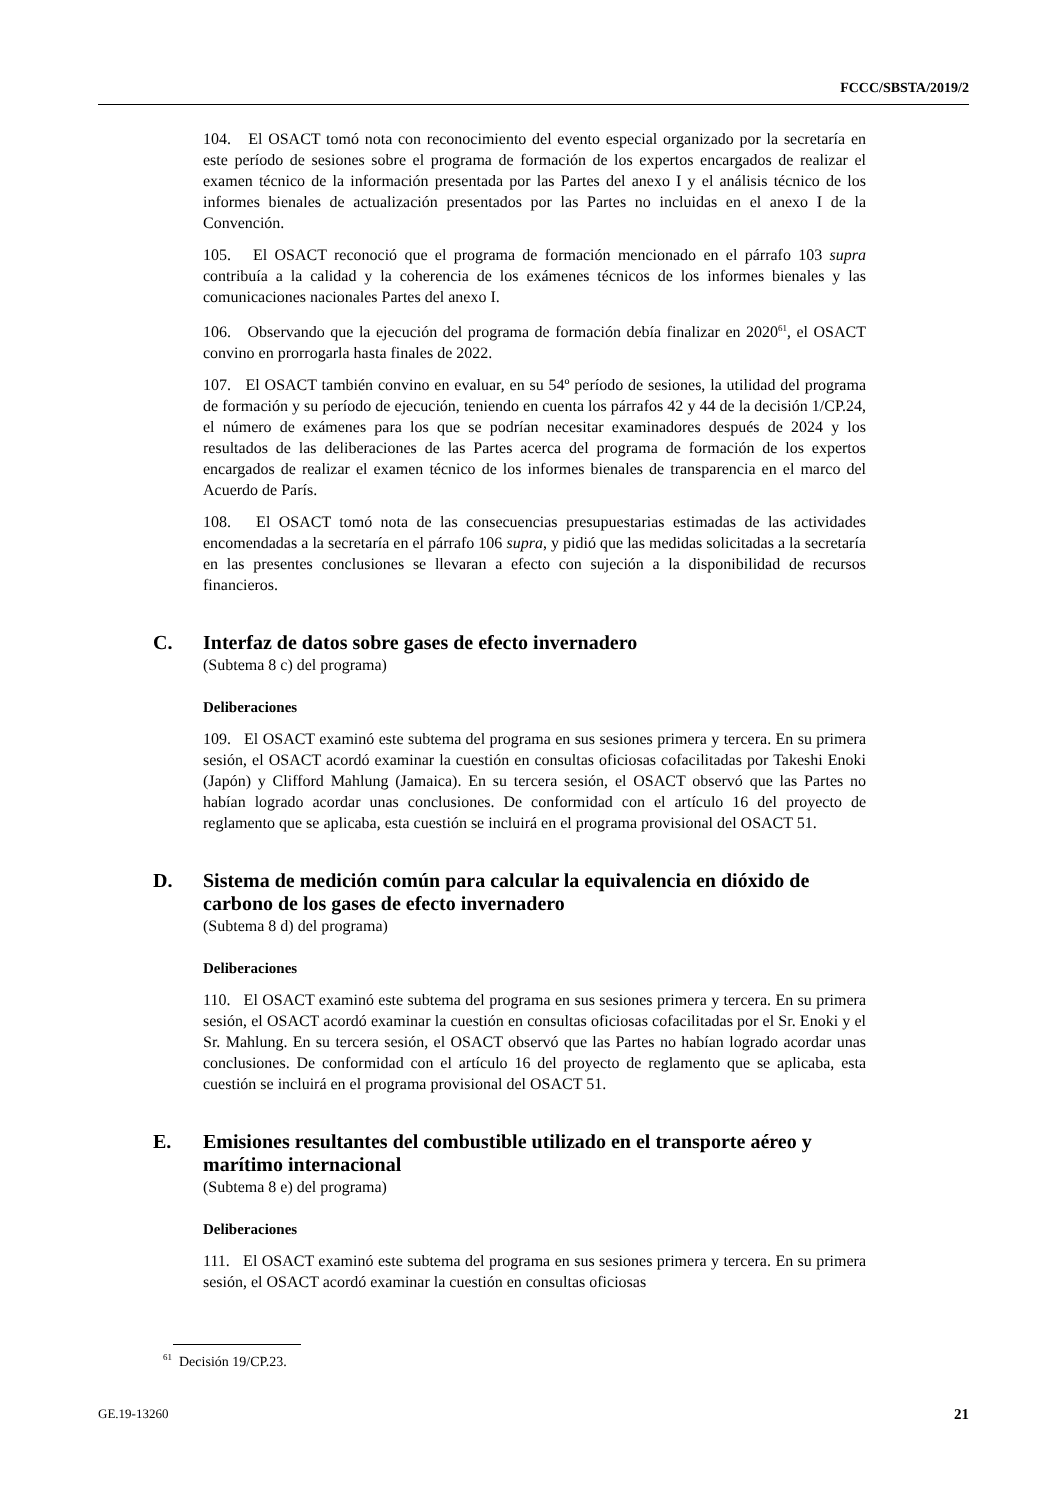FCCC/SBSTA/2019/2
104. El OSACT tomó nota con reconocimiento del evento especial organizado por la secretaría en este período de sesiones sobre el programa de formación de los expertos encargados de realizar el examen técnico de la información presentada por las Partes del anexo I y el análisis técnico de los informes bienales de actualización presentados por las Partes no incluidas en el anexo I de la Convención.
105. El OSACT reconoció que el programa de formación mencionado en el párrafo 103 supra contribuía a la calidad y la coherencia de los exámenes técnicos de los informes bienales y las comunicaciones nacionales Partes del anexo I.
106. Observando que la ejecución del programa de formación debía finalizar en 2020<sup>61</sup>, el OSACT convino en prorrogarla hasta finales de 2022.
107. El OSACT también convino en evaluar, en su 54º período de sesiones, la utilidad del programa de formación y su período de ejecución, teniendo en cuenta los párrafos 42 y 44 de la decisión 1/CP.24, el número de exámenes para los que se podrían necesitar examinadores después de 2024 y los resultados de las deliberaciones de las Partes acerca del programa de formación de los expertos encargados de realizar el examen técnico de los informes bienales de transparencia en el marco del Acuerdo de París.
108. El OSACT tomó nota de las consecuencias presupuestarias estimadas de las actividades encomendadas a la secretaría en el párrafo 106 supra, y pidió que las medidas solicitadas a la secretaría en las presentes conclusiones se llevaran a efecto con sujeción a la disponibilidad de recursos financieros.
C. Interfaz de datos sobre gases de efecto invernadero
(Subtema 8 c) del programa)
Deliberaciones
109. El OSACT examinó este subtema del programa en sus sesiones primera y tercera. En su primera sesión, el OSACT acordó examinar la cuestión en consultas oficiosas cofacilitadas por Takeshi Enoki (Japón) y Clifford Mahlung (Jamaica). En su tercera sesión, el OSACT observó que las Partes no habían logrado acordar unas conclusiones. De conformidad con el artículo 16 del proyecto de reglamento que se aplicaba, esta cuestión se incluirá en el programa provisional del OSACT 51.
D. Sistema de medición común para calcular la equivalencia en dióxido de carbono de los gases de efecto invernadero
(Subtema 8 d) del programa)
Deliberaciones
110. El OSACT examinó este subtema del programa en sus sesiones primera y tercera. En su primera sesión, el OSACT acordó examinar la cuestión en consultas oficiosas cofacilitadas por el Sr. Enoki y el Sr. Mahlung. En su tercera sesión, el OSACT observó que las Partes no habían logrado acordar unas conclusiones. De conformidad con el artículo 16 del proyecto de reglamento que se aplicaba, esta cuestión se incluirá en el programa provisional del OSACT 51.
E. Emisiones resultantes del combustible utilizado en el transporte aéreo y marítimo internacional
(Subtema 8 e) del programa)
Deliberaciones
111. El OSACT examinó este subtema del programa en sus sesiones primera y tercera. En su primera sesión, el OSACT acordó examinar la cuestión en consultas oficiosas
<sup>61</sup> Decisión 19/CP.23.
GE.19-13260 21